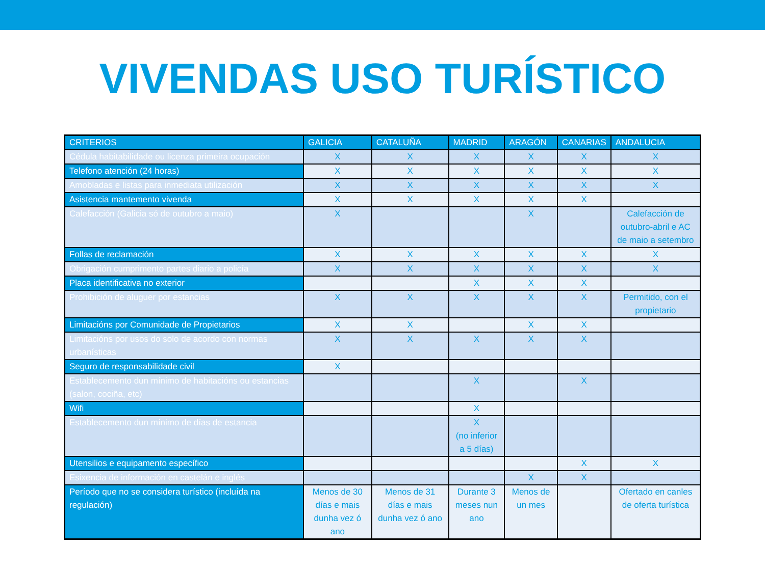VIVENDAS USO TURÍSTICO
| CRITERIOS | GALICIA | CATALUÑA | MADRID | ARAGÓN | CANARIAS | ANDALUCIA |
| --- | --- | --- | --- | --- | --- | --- |
| Cédula habitabilidade ou licenza primeira ocupación | X | X | X | X | X | X |
| Telefono atención (24 horas) | X | X | X | X | X | X |
| Amobladas e listas para inmediata utilización | X | X | X | X | X | X |
| Asistencia mantemento vivenda | X | X | X | X | X | |
| Calefacción (Galicia só de outubro a maio) | X | | | X | | Calefacción de outubro-abril e AC de maio a setembro |
| Follas de reclamación | X | X | X | X | X | X |
| Obrigación cumprimento partes diario a policía | X | X | X | X | X | X |
| Placa identificativa no exterior | | | X | X | X | |
| Prohibición de aluguer por estancias | X | X | X | X | X | Permitido, con el propietario |
| Limitacións por Comunidade de Propietarios | X | X | | X | X | |
| Limitacións por usos do solo de acordo con normas urbanísticas | X | X | X | X | X | |
| Seguro de responsabilidade civil | X | | | | | |
| Establecemento dun mínimo de habitacións ou estancias (salon, cociña, etc) | | | X | | X | |
| Wifi | | | X | | | |
| Establecemento dun mínimo de días de estancia | | | X (no inferior a 5 días) | | | |
| Utensilios e equipamento específico | | | | | X | X |
| Esixencia de información en castelán e inglés | | | | X | X | |
| Período que no se considera turístico (incluída na regulación) | Menos de 30 días e mais dunha vez ó ano | Menos de 31 días e mais dunha vez ó ano | Durante 3 meses nun ano | Menos de un mes | | Ofertado en canles de oferta turística |